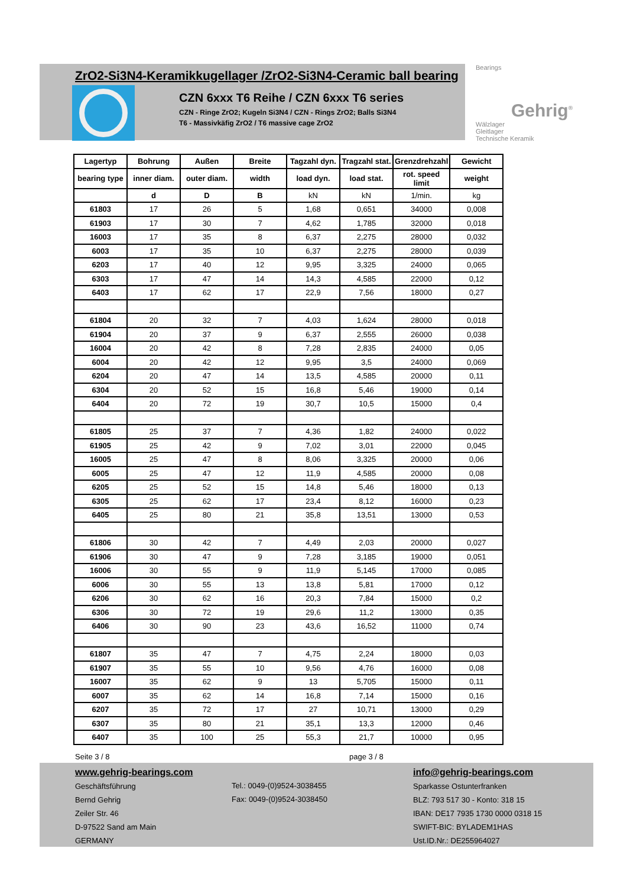ZrO2-Si3N4-Keramikkugellager /ZrO2-Si3N4-Ceramic ball bearing
CZN 6xxx T6 Reihe / CZN 6xxx T6 series
CZN - Ringe ZrO2; Kugeln Si3N4 / CZN - Rings ZrO2; Balls Si3N4
T6 - Massivkäfig ZrO2 / T6 massive cage ZrO2
Bearings
Gehrig<sup>®</sup>
Wälzlager
Gleitlager
Technische Keramik
| Lagertyp | Bohrung | Außen | Breite | Tagzahl dyn. | Tragzahl stat. | Grenzdrehzahl | Gewicht |
| --- | --- | --- | --- | --- | --- | --- | --- |
| bearing type | inner diam. | outer diam. | width | load dyn. | load stat. | rot. speed limit | weight |
| | d | D | B | kN | kN | 1/min. | kg |
| 61803 | 17 | 26 | 5 | 1,68 | 0,651 | 34000 | 0,008 |
| 61903 | 17 | 30 | 7 | 4,62 | 1,785 | 32000 | 0,018 |
| 16003 | 17 | 35 | 8 | 6,37 | 2,275 | 28000 | 0,032 |
| 6003 | 17 | 35 | 10 | 6,37 | 2,275 | 28000 | 0,039 |
| 6203 | 17 | 40 | 12 | 9,95 | 3,325 | 24000 | 0,065 |
| 6303 | 17 | 47 | 14 | 14,3 | 4,585 | 22000 | 0,12 |
| 6403 | 17 | 62 | 17 | 22,9 | 7,56 | 18000 | 0,27 |
| 61804 | 20 | 32 | 7 | 4,03 | 1,624 | 28000 | 0,018 |
| 61904 | 20 | 37 | 9 | 6,37 | 2,555 | 26000 | 0,038 |
| 16004 | 20 | 42 | 8 | 7,28 | 2,835 | 24000 | 0,05 |
| 6004 | 20 | 42 | 12 | 9,95 | 3,5 | 24000 | 0,069 |
| 6204 | 20 | 47 | 14 | 13,5 | 4,585 | 20000 | 0,11 |
| 6304 | 20 | 52 | 15 | 16,8 | 5,46 | 19000 | 0,14 |
| 6404 | 20 | 72 | 19 | 30,7 | 10,5 | 15000 | 0,4 |
| 61805 | 25 | 37 | 7 | 4,36 | 1,82 | 24000 | 0,022 |
| 61905 | 25 | 42 | 9 | 7,02 | 3,01 | 22000 | 0,045 |
| 16005 | 25 | 47 | 8 | 8,06 | 3,325 | 20000 | 0,06 |
| 6005 | 25 | 47 | 12 | 11,9 | 4,585 | 20000 | 0,08 |
| 6205 | 25 | 52 | 15 | 14,8 | 5,46 | 18000 | 0,13 |
| 6305 | 25 | 62 | 17 | 23,4 | 8,12 | 16000 | 0,23 |
| 6405 | 25 | 80 | 21 | 35,8 | 13,51 | 13000 | 0,53 |
| 61806 | 30 | 42 | 7 | 4,49 | 2,03 | 20000 | 0,027 |
| 61906 | 30 | 47 | 9 | 7,28 | 3,185 | 19000 | 0,051 |
| 16006 | 30 | 55 | 9 | 11,9 | 5,145 | 17000 | 0,085 |
| 6006 | 30 | 55 | 13 | 13,8 | 5,81 | 17000 | 0,12 |
| 6206 | 30 | 62 | 16 | 20,3 | 7,84 | 15000 | 0,2 |
| 6306 | 30 | 72 | 19 | 29,6 | 11,2 | 13000 | 0,35 |
| 6406 | 30 | 90 | 23 | 43,6 | 16,52 | 11000 | 0,74 |
| 61807 | 35 | 47 | 7 | 4,75 | 2,24 | 18000 | 0,03 |
| 61907 | 35 | 55 | 10 | 9,56 | 4,76 | 16000 | 0,08 |
| 16007 | 35 | 62 | 9 | 13 | 5,705 | 15000 | 0,11 |
| 6007 | 35 | 62 | 14 | 16,8 | 7,14 | 15000 | 0,16 |
| 6207 | 35 | 72 | 17 | 27 | 10,71 | 13000 | 0,29 |
| 6307 | 35 | 80 | 21 | 35,1 | 13,3 | 12000 | 0,46 |
| 6407 | 35 | 100 | 25 | 55,3 | 21,7 | 10000 | 0,95 |
Seite 3 / 8 page 3 / 8
www.gehrig-bearings.com
Geschäftsführung
Bernd Gehrig
Zeiler Str. 46
D-97522 Sand am Main
GERMANY
Tel.: 0049-(0)9524-3038455
Fax: 0049-(0)9524-3038450
info@gehrig-bearings.com
Sparkasse Ostunterfranken
BLZ: 793 517 30 - Konto: 318 15
IBAN: DE17 7935 1730 0000 0318 15
SWIFT-BIC: BYLADEM1HAS
Ust.ID.Nr.: DE255964027